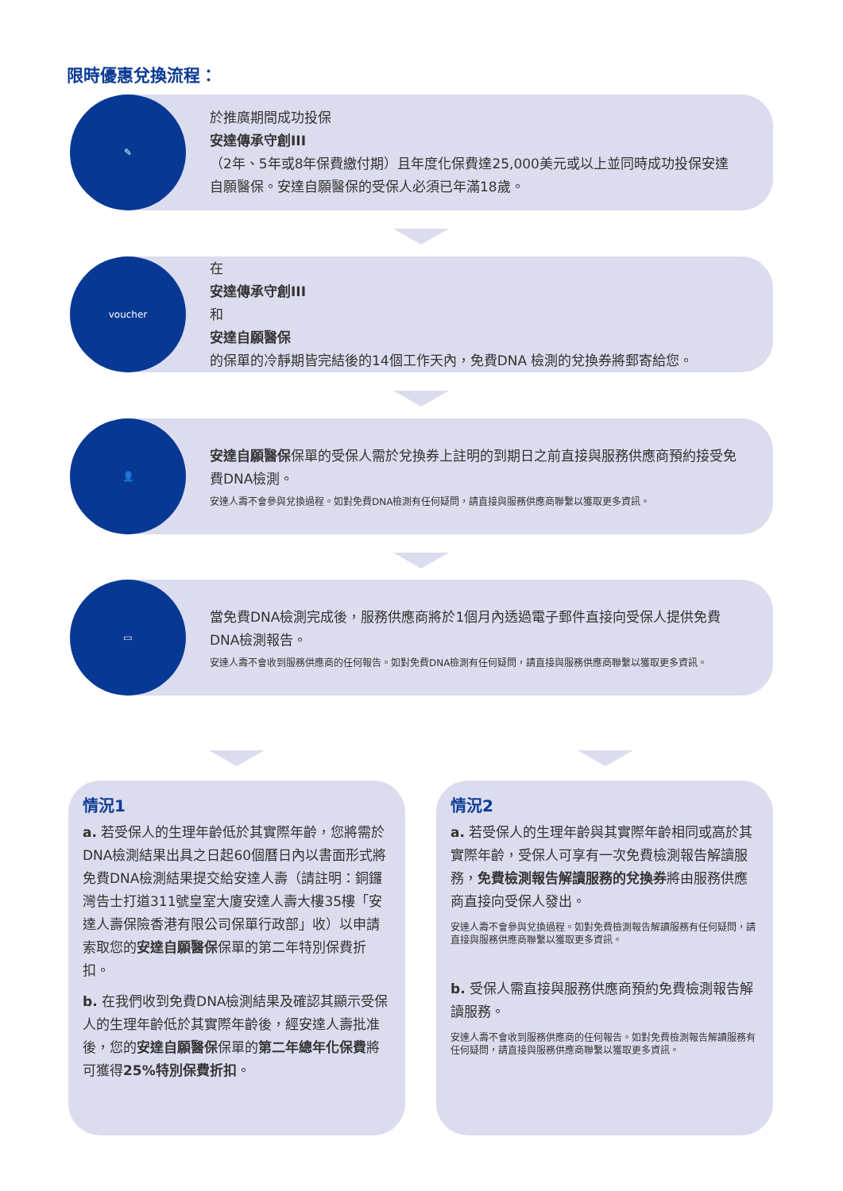限時優惠兌換流程：
✎
於推廣期間成功投保
安達傳承守創III
（2年、5年或8年保費繳付期）且年度化保費達25,000美元或以上並同時成功投保安達自願醫保。安達自願醫保的受保人必須已年滿18歲。
voucher
在
安達傳承守創III
和
安達自願醫保
的保單的冷靜期皆完結後的14個工作天內，免費DNA 檢測的兌換券將郵寄給您。
👤
安達自願醫保保單的受保人需於兌換券上註明的到期日之前直接與服務供應商預約接受免費DNA檢測。
安達人壽不會參與兌換過程。如對免費DNA檢測有任何疑問，請直接與服務供應商聯繫以獲取更多資訊。
▭
當免費DNA檢測完成後，服務供應商將於1個月內透過電子郵件直接向受保人提供免費DNA檢測報告。
安達人壽不會收到服務供應商的任何報告。如對免費DNA檢測有任何疑問，請直接與服務供應商聯繫以獲取更多資訊。
情況1
a. 若受保人的生理年齡低於其實際年齡，您將需於DNA檢測結果出具之日起60個曆日內以書面形式將免費DNA檢測結果提交給安達人壽（請註明：銅鑼灣告士打道311號皇室大廈安達人壽大樓35樓「安達人壽保險香港有限公司保單行政部」收）以申請索取您的安達自願醫保保單的第二年特別保費折扣。
b. 在我們收到免費DNA檢測結果及確認其顯示受保人的生理年齡低於其實際年齡後，經安達人壽批准後，您的安達自願醫保保單的第二年總年化保費將可獲得25%特別保費折扣。
情況2
a. 若受保人的生理年齡與其實際年齡相同或高於其實際年齡，受保人可享有一次免費檢測報告解讀服務，免費檢測報告解讀服務的兌換券將由服務供應商直接向受保人發出。
安達人壽不會參與兌換過程。如對免費檢測報告解讀服務有任何疑問，請直接與服務供應商聯繫以獲取更多資訊。
b. 受保人需直接與服務供應商預約免費檢測報告解讀服務。
安達人壽不會收到服務供應商的任何報告。如對免費檢測報告解讀服務有任何疑問，請直接與服務供應商聯繫以獲取更多資訊。